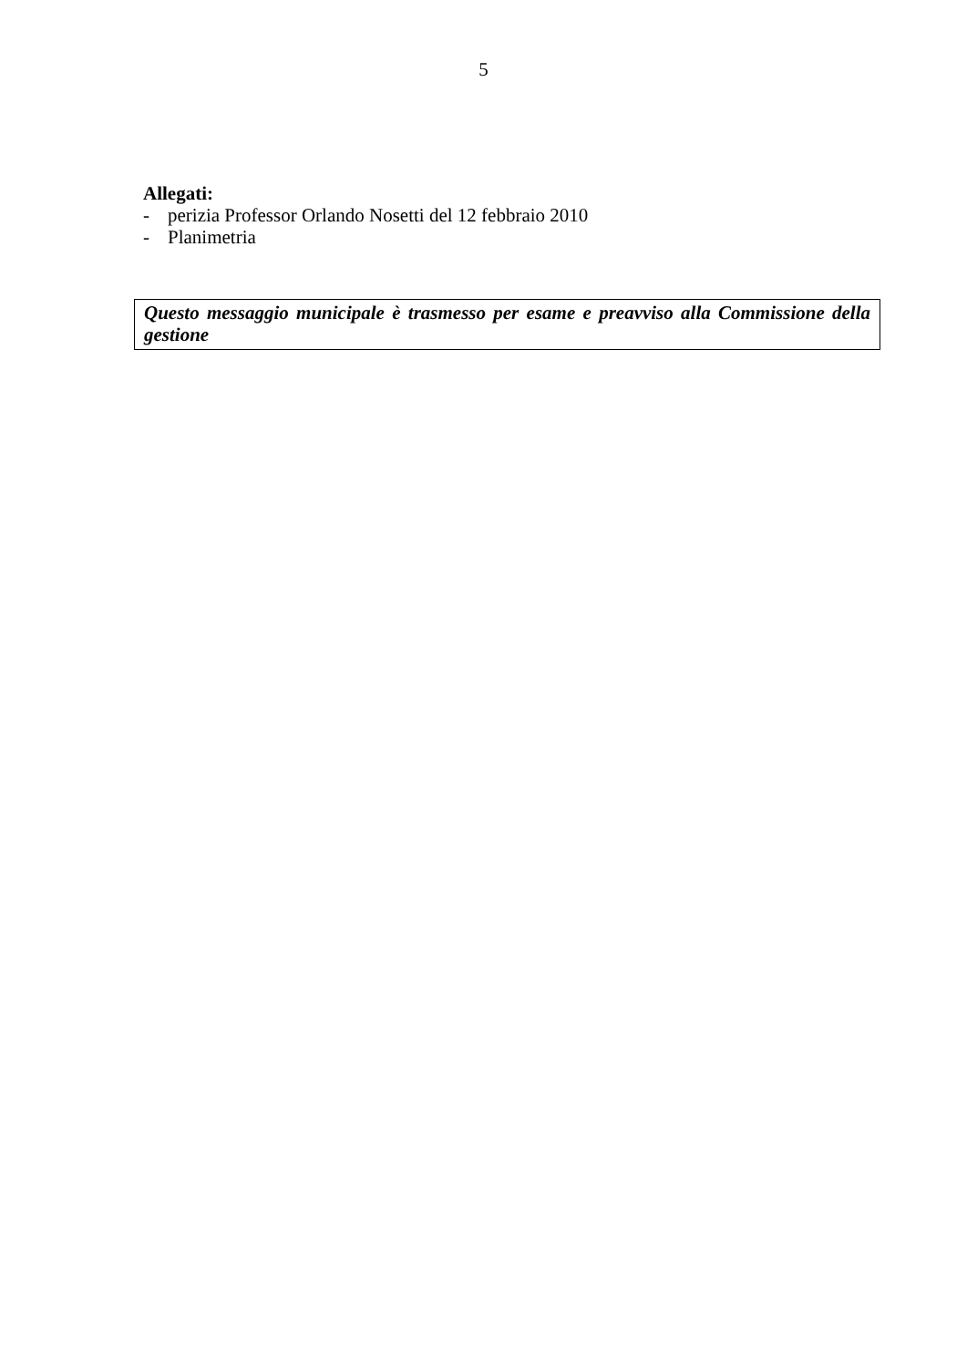5
Allegati:
- perizia Professor Orlando Nosetti del 12 febbraio 2010
- Planimetria
Questo messaggio municipale è trasmesso per esame e preavviso alla Commissione della gestione